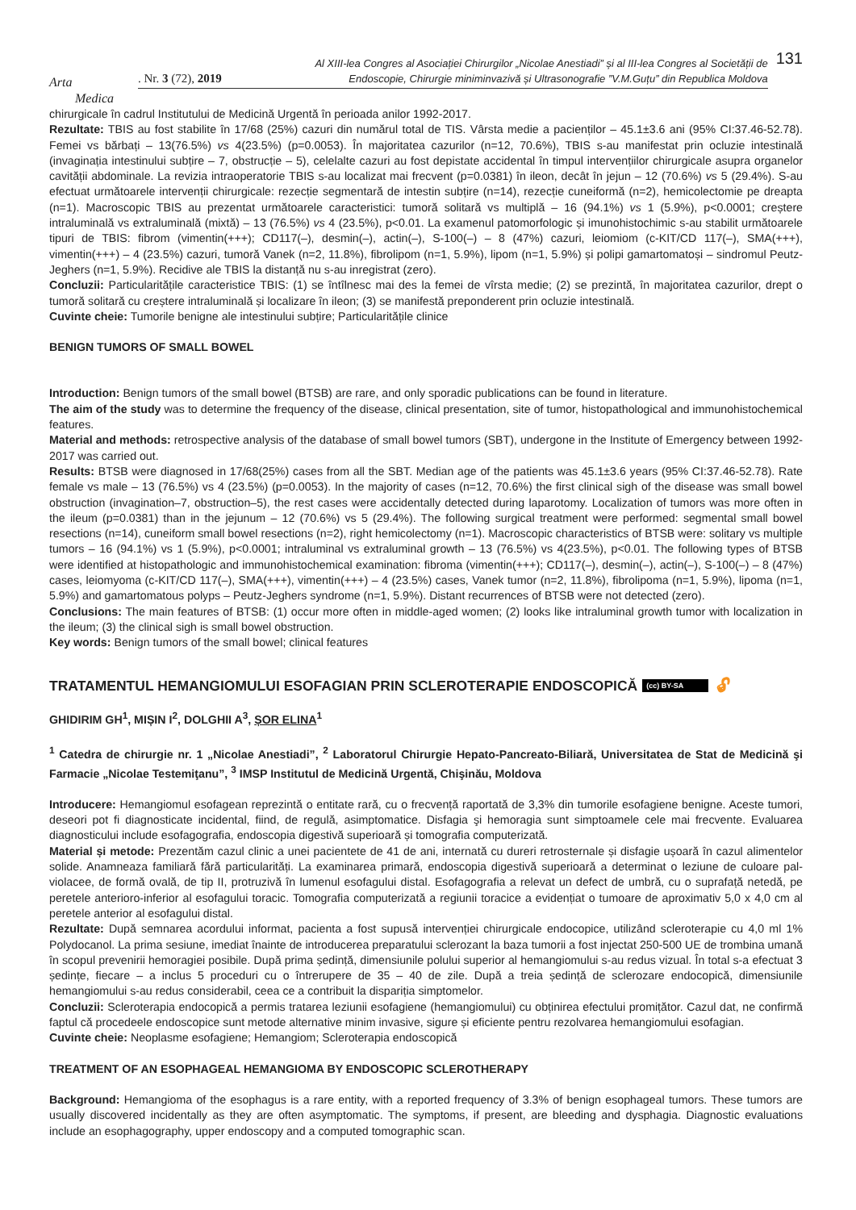Arta
Medica
. Nr. 3 (72), 2019
Al XIII-lea Congres al Asociației Chirurgilor „Nicolae Anestiadi” și al III-lea Congres al Societății de Endoscopie, Chirurgie miniminvazivă și Ultrasonografie ”V.M.Guțu” din Republica Moldova
131
chirurgicale în cadrul Institutului de Medicină Urgentă în perioada anilor 1992-2017.
Rezultate: TBIS au fost stabilite în 17/68 (25%) cazuri din numărul total de TIS. Vârsta medie a pacienților – 45.1±3.6 ani (95% CI:37.46-52.78). Femei vs bărbați – 13(76.5%) vs 4(23.5%) (p=0.0053). În majoritatea cazurilor (n=12, 70.6%), TBIS s-au manifestat prin ocluzie intestinală (invaginația intestinului subțire – 7, obstrucție – 5), celelalte cazuri au fost depistate accidental în timpul intervențiilor chirurgicale asupra organelor cavității abdominale. La revizia intraoperatorie TBIS s-au localizat mai frecvent (p=0.0381) în ileon, decât în jejun – 12 (70.6%) vs 5 (29.4%). S-au efectuat următoarele intervenții chirurgicale: rezecție segmentară de intestin subțire (n=14), rezecție cuneiformă (n=2), hemicolectomie pe dreapta (n=1). Macroscopic TBIS au prezentat următoarele caracteristici: tumoră solitară vs multiplă – 16 (94.1%) vs 1 (5.9%), p<0.0001; creștere intraluminală vs extraluminală (mixtă) – 13 (76.5%) vs 4 (23.5%), p<0.01. La examenul patomorfologic și imunohistochimic s-au stabilit următoarele tipuri de TBIS: fibrom (vimentin(+++); CD117(–), desmin(–), actin(–), S-100(–) – 8 (47%) cazuri, leiomiom (c-KIT/CD 117(–), SMA(+++), vimentin(+++) – 4 (23.5%) cazuri, tumoră Vanek (n=2, 11.8%), fibrolipom (n=1, 5.9%), lipom (n=1, 5.9%) și polipi gamartomatoși – sindromul Peutz-Jeghers (n=1, 5.9%). Recidive ale TBIS la distanță nu s-au inregistrat (zero).
Concluzii: Particularitățile caracteristice TBIS: (1) se întîlnesc mai des la femei de vîrsta medie; (2) se prezintă, în majoritatea cazurilor, drept o tumoră solitară cu creștere intraluminală și localizare în ileon; (3) se manifestă preponderent prin ocluzie intestinală.
Cuvinte cheie: Tumorile benigne ale intestinului subțire; Particularitățile clinice
BENIGN TUMORS OF SMALL BOWEL
Introduction: Benign tumors of the small bowel (BTSB) are rare, and only sporadic publications can be found in literature.
The aim of the study was to determine the frequency of the disease, clinical presentation, site of tumor, histopathological and immunohistochemical features.
Material and methods: retrospective analysis of the database of small bowel tumors (SBT), undergone in the Institute of Emergency between 1992-2017 was carried out.
Results: BTSB were diagnosed in 17/68(25%) cases from all the SBT. Median age of the patients was 45.1±3.6 years (95% CI:37.46-52.78). Rate female vs male – 13 (76.5%) vs 4 (23.5%) (p=0.0053). In the majority of cases (n=12, 70.6%) the first clinical sigh of the disease was small bowel obstruction (invagination–7, obstruction–5), the rest cases were accidentally detected during laparotomy. Localization of tumors was more often in the ileum (p=0.0381) than in the jejunum – 12 (70.6%) vs 5 (29.4%). The following surgical treatment were performed: segmental small bowel resections (n=14), cuneiform small bowel resections (n=2), right hemicolectomy (n=1). Macroscopic characteristics of BTSB were: solitary vs multiple tumors – 16 (94.1%) vs 1 (5.9%), p<0.0001; intraluminal vs extraluminal growth – 13 (76.5%) vs 4(23.5%), p<0.01. The following types of BTSB were identified at histopathologic and immunohistochemical examination: fibroma (vimentin(+++); CD117(–), desmin(–), actin(–), S-100(–) – 8 (47%) cases, leiomyoma (c-KIT/CD 117(–), SMA(+++), vimentin(+++) – 4 (23.5%) cases, Vanek tumor (n=2, 11.8%), fibrolipoma (n=1, 5.9%), lipoma (n=1, 5.9%) and gamartomatous polyps – Peutz-Jeghers syndrome (n=1, 5.9%). Distant recurrences of BTSB were not detected (zero).
Conclusions: The main features of BTSB: (1) occur more often in middle-aged women; (2) looks like intraluminal growth tumor with localization in the ileum; (3) the clinical sigh is small bowel obstruction.
Key words: Benign tumors of the small bowel; clinical features
TRATAMENTUL HEMANGIOMULUI ESOFAGIAN PRIN SCLEROTERAPIE ENDOSCOPICĂ (cc) BY-SA 🔓︎
GHIDIRIM GH<sup>1</sup>, MIȘIN I<sup>2</sup>, DOLGHII A<sup>3</sup>, ȘOR ELINA<sup>1</sup>
<sup>1</sup> Catedra de chirurgie nr. 1 „Nicolae Anestiadi”, <sup>2</sup> Laboratorul Chirurgie Hepato-Pancreato-Biliară, Universitatea de Stat de Medicină şi Farmacie „Nicolae Testemiţanu”, <sup>3</sup> IMSP Institutul de Medicină Urgentă, Chişinău, Moldova
Introducere: Hemangiomul esofagean reprezintă o entitate rară, cu o frecvență raportată de 3,3% din tumorile esofagiene benigne. Aceste tumori, deseori pot fi diagnosticate incidental, fiind, de regulă, asimptomatice. Disfagia şi hemoragia sunt simptoamele cele mai frecvente. Evaluarea diagnosticului include esofagografia, endoscopia digestivă superioară și tomografia computerizată.
Material și metode: Prezentăm cazul clinic a unei pacientete de 41 de ani, internată cu dureri retrosternale și disfagie ușoară în cazul alimentelor solide. Anamneaza familiară fără particularități. La examinarea primară, endoscopia digestivă superioară a determinat o leziune de culoare pal-violacee, de formă ovală, de tip II, protruzivă în lumenul esofagului distal. Esofagografia a relevat un defect de umbră, cu o suprafață netedă, pe peretele anterioro-inferior al esofagului toracic. Tomografia computerizată a regiunii toracice a evidențiat o tumoare de aproximativ 5,0 x 4,0 cm al peretele anterior al esofagului distal.
Rezultate: După semnarea acordului informat, pacienta a fost supusă intervenției chirurgicale endocopice, utilizând scleroterapie cu 4,0 ml 1% Polydocanol. La prima sesiune, imediat înainte de introducerea preparatului sclerozant la baza tumorii a fost injectat 250-500 UE de trombina umană în scopul prevenirii hemoragiei posibile. După prima ședință, dimensiunile polului superior al hemangiomului s-au redus vizual. În total s-a efectuat 3 ședințe, fiecare – a inclus 5 proceduri cu o întrerupere de 35 – 40 de zile. După a treia ședință de sclerozare endocopică, dimensiunile hemangiomului s-au redus considerabil, ceea ce a contribuit la dispariția simptomelor.
Concluzii: Scleroterapia endocopică a permis tratarea leziunii esofagiene (hemangiomului) cu obținirea efectului promițător. Cazul dat, ne confirmă faptul că procedeele endoscopice sunt metode alternative minim invasive, sigure și eficiente pentru rezolvarea hemangiomului esofagian.
Cuvinte cheie: Neoplasme esofagiene; Hemangiom; Scleroterapia endoscopică
TREATMENT OF AN ESOPHAGEAL HEMANGIOMA BY ENDOSCOPIC SCLEROTHERAPY
Background: Hemangioma of the esophagus is a rare entity, with a reported frequency of 3.3% of benign esophageal tumors. These tumors are usually discovered incidentally as they are often asymptomatic. The symptoms, if present, are bleeding and dysphagia. Diagnostic evaluations include an esophagography, upper endoscopy and a computed tomographic scan.